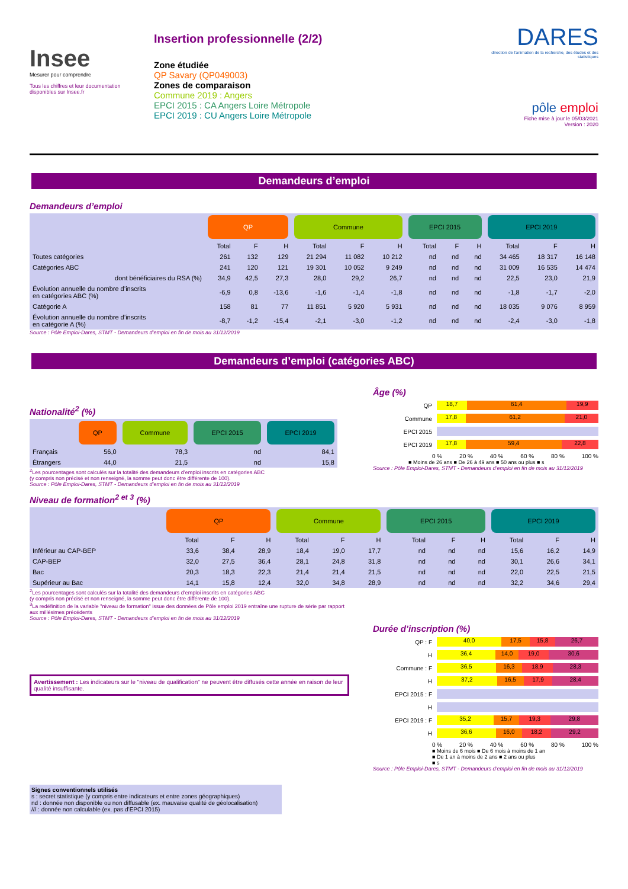Insee
Mesurer pour comprendre
Tous les chiffres et leur documentation disponibles sur Insee.fr
Insertion professionnelle (2/2)
Zone étudiée
QP Savary (QP049003)
Zones de comparaison
Commune 2019 : Angers
EPCI 2015 : CA Angers Loire Métropole
EPCI 2019 : CU Angers Loire Métropole
DARES
direction de l'animation de la recherche, des études et des statistiques
pôle emploi
Fiche mise à jour le 05/03/2021
Version : 2020
Demandeurs d’emploi
Demandeurs d’emploi
| | QP | | | Commune | | | EPCI 2015 | | | EPCI 2019 | | |
| --- | --- | --- | --- | --- | --- | --- | --- | --- | --- | --- | --- | --- |
| | Total | F | H | Total | F | H | Total | F | H | Total | F | H |
| Toutes catégories | 261 | 132 | 129 | 21 294 | 11 082 | 10 212 | nd | nd | nd | 34 465 | 18 317 | 16 148 |
| Catégories ABC | 241 | 120 | 121 | 19 301 | 10 052 | 9 249 | nd | nd | nd | 31 009 | 16 535 | 14 474 |
| dont bénéficiaires du RSA (%) | 34,9 | 42,5 | 27,3 | 28,0 | 29,2 | 26,7 | nd | nd | nd | 22,5 | 23,0 | 21,9 |
| Évolution annuelle du nombre d’inscrits en catégories ABC (%) | -6,9 | 0,8 | -13,6 | -1,6 | -1,4 | -1,8 | nd | nd | nd | -1,8 | -1,7 | -2,0 |
| Catégorie A | 158 | 81 | 77 | 11 851 | 5 920 | 5 931 | nd | nd | nd | 18 035 | 9 076 | 8 959 |
| Évolution annuelle du nombre d’inscrits en catégorie A (%) | -8,7 | -1,2 | -15,4 | -2,1 | -3,0 | -1,2 | nd | nd | nd | -2,4 | -3,0 | -1,8 |
Source : Pôle Emploi-Dares, STMT - Demandeurs d’emploi en fin de mois au 31/12/2019
Demandeurs d’emploi (catégories ABC)
Nationalité<sup>2</sup> (%)
| | QP | Commune | EPCI 2015 | EPCI 2019 |
| --- | --- | --- | --- | --- |
| Français | 56,0 | 78,3 | nd | 84,1 |
| Étrangers | 44,0 | 21,5 | nd | 15,8 |
<sup>2</sup> Les pourcentages sont calculés sur la totalité des demandeurs d’emploi inscrits en catégories ABC
(y compris non précisé et non renseigné, la somme peut donc être différente de 100).
Source : Pôle Emploi-Dares, STMT - Demandeurs d’emploi en fin de mois au 31/12/2019
Âge (%)
QP
18,7 61,4 19,9
Commune
17,8 61,2 21,0
EPCI 2015
EPCI 2019
17,8 59,4 22,8
0 % 20 % 40 % 60 % 80 % 100 %
■ Moins de 26 ans ■ De 26 à 49 ans ■ 50 ans ou plus ■ s
Source : Pôle Emploi-Dares, STMT - Demandeurs d’emploi en fin de mois au 31/12/2019
Niveau de formation<sup>2 et 3</sup> (%)
| | QP | | | Commune | | | EPCI 2015 | | | EPCI 2019 | | |
| --- | --- | --- | --- | --- | --- | --- | --- | --- | --- | --- | --- | --- |
| | Total | F | H | Total | F | H | Total | F | H | Total | F | H |
| Inférieur au CAP-BEP | 33,6 | 38,4 | 28,9 | 18,4 | 19,0 | 17,7 | nd | nd | nd | 15,6 | 16,2 | 14,9 |
| CAP-BEP | 32,0 | 27,5 | 36,4 | 28,1 | 24,8 | 31,8 | nd | nd | nd | 30,1 | 26,6 | 34,1 |
| Bac | 20,3 | 18,3 | 22,3 | 21,4 | 21,4 | 21,5 | nd | nd | nd | 22,0 | 22,5 | 21,5 |
| Supérieur au Bac | 14,1 | 15,8 | 12,4 | 32,0 | 34,8 | 28,9 | nd | nd | nd | 32,2 | 34,6 | 29,4 |
<sup>2</sup> Les pourcentages sont calculés sur la totalité des demandeurs d’emploi inscrits en catégories ABC
(y compris non précisé et non renseigné, la somme peut donc être différente de 100).
<sup>3</sup> La redéfinition de la variable "niveau de formation" issue des données de Pôle emploi 2019 entraîne une rupture de série par rapport aux millésimes précédents
Source : Pôle Emploi-Dares, STMT - Demandeurs d’emploi en fin de mois au 31/12/2019
Avertissement : Les indicateurs sur le "niveau de qualification" ne peuvent être diffusés cette année en raison de leur qualité insuffisante.
Signes conventionnels utilisés
s : secret statistique (y compris entre indicateurs et entre zones géographiques)
nd : donnée non disponible ou non diffusable (ex. mauvaise qualité de géolocalisation)
/// : donnée non calculable (ex. pas d’EPCI 2015)
Durée d’inscription (%)
QP : F
40,0 17,5 15,8 26,7
H
36,4 14,0 19,0 30,6
Commune : F
36,5 16,3 18,9 28,3
H
37,2 16,5 17,9 28,4
EPCI 2015 : F
H
EPCI 2019 : F
35,2 15,7 19,3 29,8
H
36,6 16,0 18,2 29,2
0 % 20 % 40 % 60 % 80 % 100 %
■ Moins de 6 mois ■ De 6 mois à moins de 1 an
■ De 1 an à moins de 2 ans ■ 2 ans ou plus
■ s
Source : Pôle Emploi-Dares, STMT - Demandeurs d’emploi en fin de mois au 31/12/2019